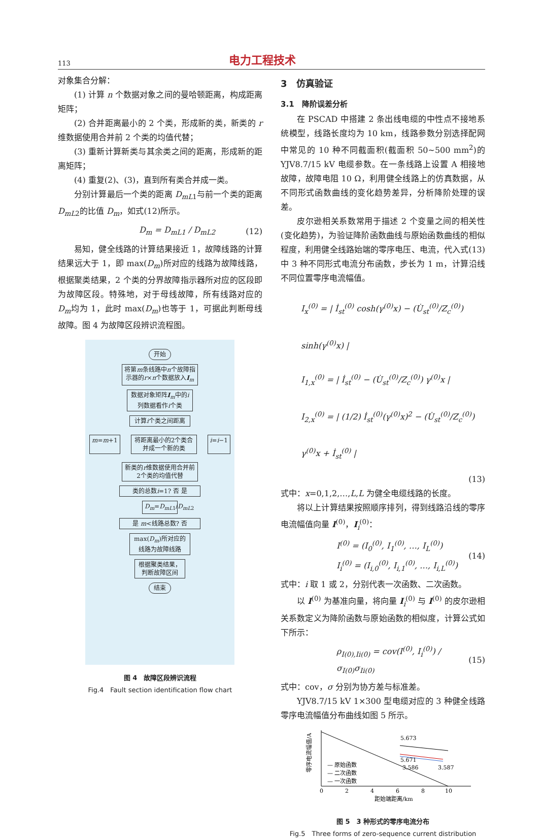113 电力工程技术
对象集合分解：
(1) 计算 n 个数据对象之间的曼哈顿距离，构成距离矩阵；
(2) 合并距离最小的 2 个类，形成新的类，新类的 r 维数据使用合并前 2 个类的均值代替；
(3) 重新计算新类与其余类之间的距离，形成新的距离矩阵；
(4) 重复(2)、(3)，直到所有类合并成一类。
分别计算最后一个类的距离 D<sub>mL1</sub>与前一个类的距离 D<sub>mL2</sub>的比值 D<sub>m</sub>，如式(12)所示。
D<sub>m</sub> = D<sub>mL1</sub> / D<sub>mL2</sub> (12)
易知，健全线路的计算结果接近 1，故障线路的计算结果远大于 1，即 max(D<sub>m</sub>)所对应的线路为故障线路，根据聚类结果，2 个类的分界故障指示器所对应的区段即为故障区段。特殊地，对于母线故障，所有线路对应的 D<sub>m</sub>均为 1，此时 max(D<sub>m</sub>)也等于 1，可据此判断母线故障。图 4 为故障区段辨识流程图。
开始
将第m条线路中n个故障指示器的r×n个数据放入I<sub>m</sub>
数据对象矩阵I<sub>m</sub>中的i列数据看作i个类
计算i个类之间距离
m=m+1 将距离最小的2个类合并成一个新的类 i=i−1
新类的r维数据使用合并前2个类的均值代替
类的总数i=1? 否 是
D<sub>m</sub>=D<sub>mL1</sub>/D<sub>mL2</sub>
是 m<线路总数? 否
max(D<sub>m</sub>)所对应的线路为故障线路
根据聚类结果，判断故障区间
结束
图 4　故障区段辨识流程
Fig.4　Fault section identification flow chart
3　仿真验证
3.1　降阶误差分析
在 PSCAD 中搭建 2 条出线电缆的中性点不接地系统模型，线路长度均为 10 km，线路参数分别选择配网中常见的 10 种不同截面积(截面积 50~500 mm<sup>2</sup>)的 YJV8.7/15 kV 电缆参数。在一条线路上设置 A 相接地故障，故障电阻 10 Ω，利用健全线路上的仿真数据，从不同形式函数曲线的变化趋势差异，分析降阶处理的误差。
皮尔逊相关系数常用于描述 2 个变量之间的相关性(变化趋势)，为验证降阶函数曲线与原始函数曲线的相似程度，利用健全线路始端的零序电压、电流，代入式(13)中 3 种不同形式电流分布函数，步长为 1 m，计算沿线不同位置零序电流幅值。
I<sub>x</sub><sup>(0)</sup> = | İ<sub>st</sub><sup>(0)</sup> cosh(γ<sup>(0)</sup>x) − (U̇<sub>st</sub><sup>(0)</sup>/Z<sub>c</sub><sup>(0)</sup>) sinh(γ<sup>(0)</sup>x) |
I<sub>1,x</sub><sup>(0)</sup> = | İ<sub>st</sub><sup>(0)</sup> − (U̇<sub>st</sub><sup>(0)</sup>/Z<sub>c</sub><sup>(0)</sup>) γ<sup>(0)</sup>x |
I<sub>2,x</sub><sup>(0)</sup> = | (1/2) İ<sub>st</sub><sup>(0)</sup>(γ<sup>(0)</sup>x)<sup>2</sup> − (U̇<sub>st</sub><sup>(0)</sup>/Z<sub>c</sub><sup>(0)</sup>) γ<sup>(0)</sup>x + İ<sub>st</sub><sup>(0)</sup> |
(13)
式中：x=0,1,2,…,L,L 为健全电缆线路的长度。
将以上计算结果按照顺序排列，得到线路沿线的零序电流幅值向量 I<sup>(0)</sup>，I<sub>i</sub><sup>(0)</sup>：
I<sup>(0)</sup> = (I<sub>0</sub><sup>(0)</sup>, I<sub>1</sub><sup>(0)</sup>, …, I<sub>L</sub><sup>(0)</sup>)
I<sub>i</sub><sup>(0)</sup> = (I<sub>i,0</sub><sup>(0)</sup>, I<sub>i,1</sub><sup>(0)</sup>, …, I<sub>i,L</sub><sup>(0)</sup>) (14)
式中：i 取 1 或 2，分别代表一次函数、二次函数。
以 I<sup>(0)</sup> 为基准向量，将向量 I<sub>i</sub><sup>(0)</sup> 与 I<sup>(0)</sup> 的皮尔逊相关系数定义为降阶函数与原始函数的相似度，计算公式如下所示：
ρ<sub>I(0),Ii(0)</sub> = cov(I<sup>(0)</sup>, I<sub>i</sub><sup>(0)</sup>) / σ<sub>I(0)</sub>σ<sub>Ii(0)</sub> (15)
式中：cov，σ 分别为协方差与标准差。
YJV8.7/15 kV 1×300 型电缆对应的 3 种健全线路零序电流幅值分布曲线如图 5 所示。
零序电流幅值/A
5.673
5.671
3.586
3.587
— 原始函数
— 二次函数
— 一次函数
0
2
4
6
8
10
距始端距离/km
图 5　3 种形式的零序电流分布
Fig.5　Three forms of zero-sequence current distribution